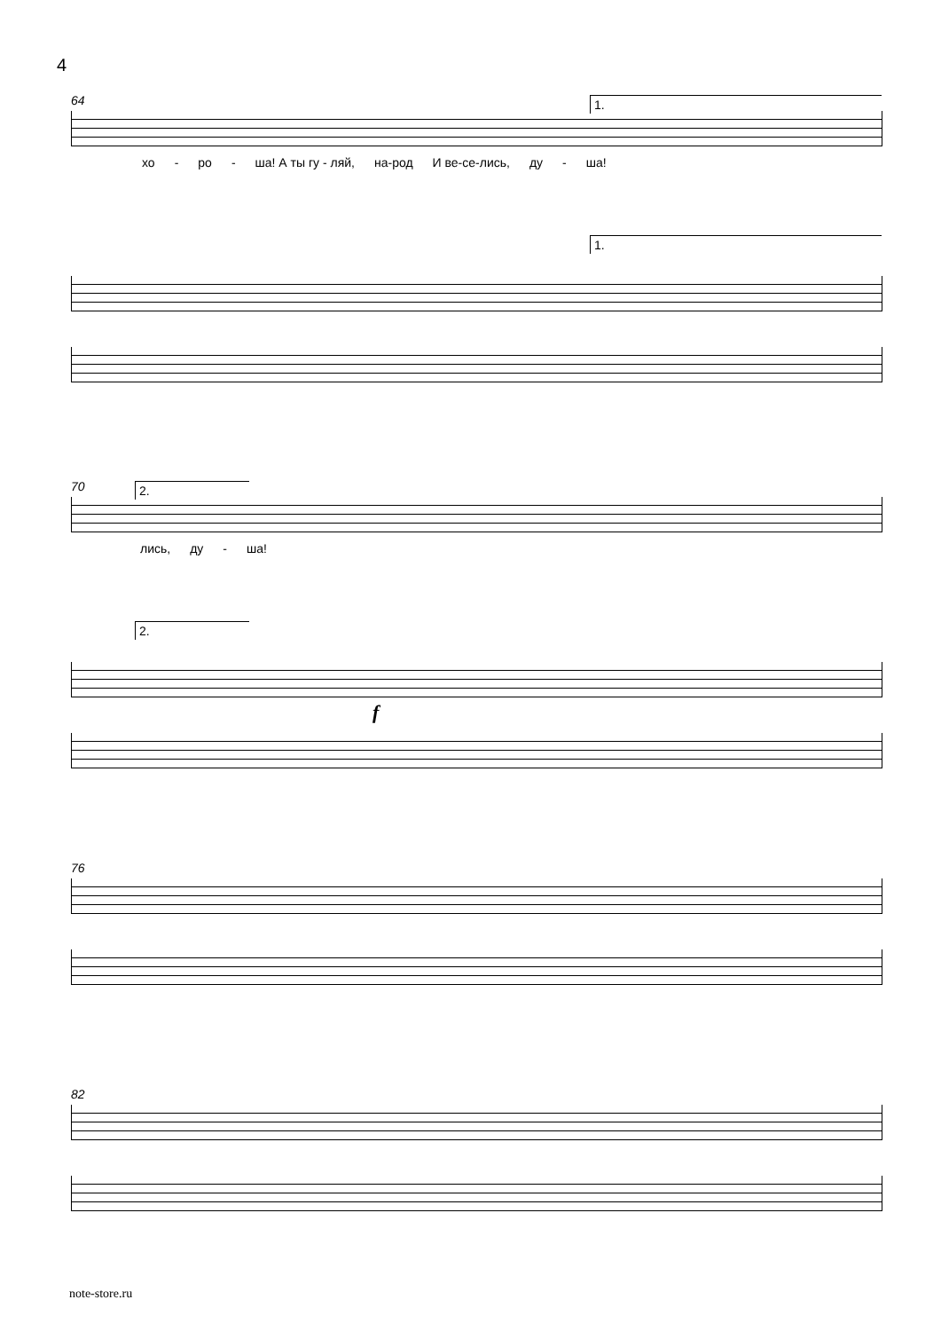4
64
1.
хо - ро - ша! А ты гу - ляй, на-род И ве-се-лись, ду - ша!
1.
70
2.
лись, ду - ша!
2.
f
76
82
note-store.ru